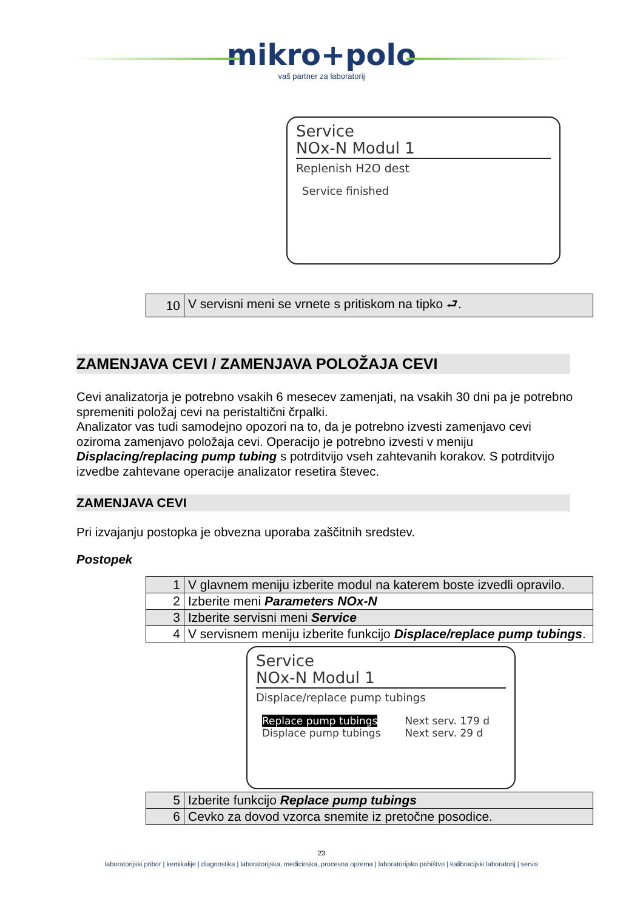mikro+polo
vaš partner za laboratorij
Service
NOx-N Modul 1
Replenish H2O dest
Service finished
| 10 | V servisni meni se vrnete s pritiskom na tipko ⮐. |
ZAMENJAVA CEVI / ZAMENJAVA POLOŽAJA CEVI
Cevi analizatorja je potrebno vsakih 6 mesecev zamenjati, na vsakih 30 dni pa je potrebno spremeniti položaj cevi na peristaltični črpalki.
Analizator vas tudi samodejno opozori na to, da je potrebno izvesti zamenjavo cevi oziroma zamenjavo položaja cevi. Operacijo je potrebno izvesti v meniju Displacing/replacing pump tubing s potrditvijo vseh zahtevanih korakov. S potrditvijo izvedbe zahtevane operacije analizator resetira števec.
ZAMENJAVA CEVI
Pri izvajanju postopka je obvezna uporaba zaščitnih sredstev.
Postopek
| 1 | V glavnem meniju izberite modul na katerem boste izvedli opravilo. |
| 2 | Izberite meni Parameters NOx-N |
| 3 | Izberite servisni meni Service |
| 4 | V servisnem meniju izberite funkcijo Displace/replace pump tubings . |
Service
NOx-N Modul 1
Displace/replace pump tubings
Replace pump tubings
Displace pump tubings
Next serv. 179 d
Next serv. 29 d
| 5 | Izberite funkcijo Replace pump tubings |
| 6 | Cevko za dovod vzorca snemite iz pretočne posodice. |
23
laboratorijski pribor | kemikalije | diagnostika | laboratorijska, medicinska, procesna oprema | laboratorijsko pohištvo | kalibracijski laboratorij | servis